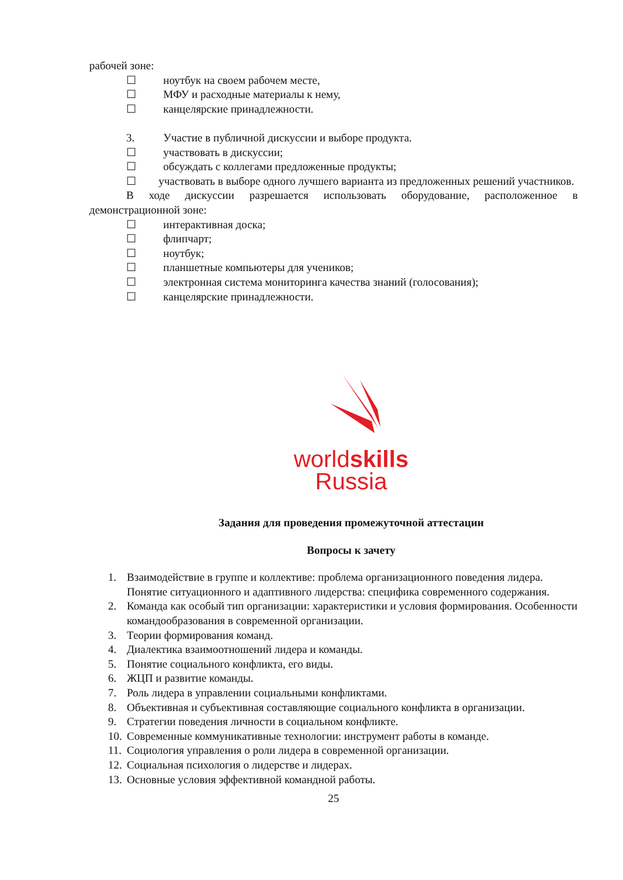рабочей зоне:
☐ ноутбук на своем рабочем месте,
☐ МФУ и расходные материалы к нему,
☐ канцелярские принадлежности.
3. Участие в публичной дискуссии и выборе продукта.
☐ участвовать в дискуссии;
☐ обсуждать с коллегами предложенные продукты;
☐ участвовать в выборе одного лучшего варианта из предложенных решений участников.
В ходе дискуссии разрешается использовать оборудование, расположенное в демонстрационной зоне:
☐ интерактивная доска;
☐ флипчарт;
☐ ноутбук;
☐ планшетные компьютеры для учеников;
☐ электронная система мониторинга качества знаний (голосования);
☐ канцелярские принадлежности.
worldskills
Russia
Задания для проведения промежуточной аттестации
Вопросы к зачету
1. Взаимодействие в группе и коллективе: проблема организационного поведения лидера. Понятие ситуационного и адаптивного лидерства: специфика современного содержания.
2. Команда как особый тип организации: характеристики и условия формирования. Особенности командообразования в современной организации.
3. Теории формирования команд.
4. Диалектика взаимоотношений лидера и команды.
5. Понятие социального конфликта, его виды.
6. ЖЦП и развитие команды.
7. Роль лидера в управлении социальными конфликтами.
8. Объективная и субъективная составляющие социального конфликта в организации.
9. Стратегии поведения личности в социальном конфликте.
10. Современные коммуникативные технологии: инструмент работы в команде.
11. Социология управления о роли лидера в современной организации.
12. Социальная психология о лидерстве и лидерах.
13. Основные условия эффективной командной работы.
25